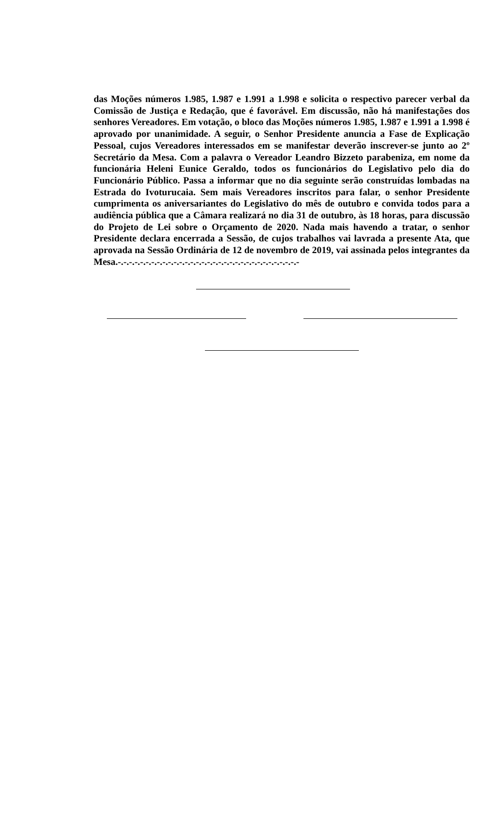das Moções números 1.985, 1.987 e 1.991 a 1.998 e solicita o respectivo parecer verbal da Comissão de Justiça e Redação, que é favorável. Em discussão, não há manifestações dos senhores Vereadores. Em votação, o bloco das Moções números 1.985, 1.987 e 1.991 a 1.998 é aprovado por unanimidade. A seguir, o Senhor Presidente anuncia a Fase de Explicação Pessoal, cujos Vereadores interessados em se manifestar deverão inscrever-se junto ao 2º Secretário da Mesa. Com a palavra o Vereador Leandro Bizzeto parabeniza, em nome da funcionária Heleni Eunice Geraldo, todos os funcionários do Legislativo pelo dia do Funcionário Público. Passa a informar que no dia seguinte serão construídas lombadas na Estrada do Ivoturucaia. Sem mais Vereadores inscritos para falar, o senhor Presidente cumprimenta os aniversariantes do Legislativo do mês de outubro e convida todos para a audiência pública que a Câmara realizará no dia 31 de outubro, às 18 horas, para discussão do Projeto de Lei sobre o Orçamento de 2020. Nada mais havendo a tratar, o senhor Presidente declara encerrada a Sessão, de cujos trabalhos vai lavrada a presente Ata, que aprovada na Sessão Ordinária de 12 de novembro de 2019, vai assinada pelos integrantes da Mesa.-.-.-.-.-.-.-.-.-.-.-.-.-.-.-.-.-.-.-.-.-.-.-.-.-.-.-.-.-.-.-.-.-